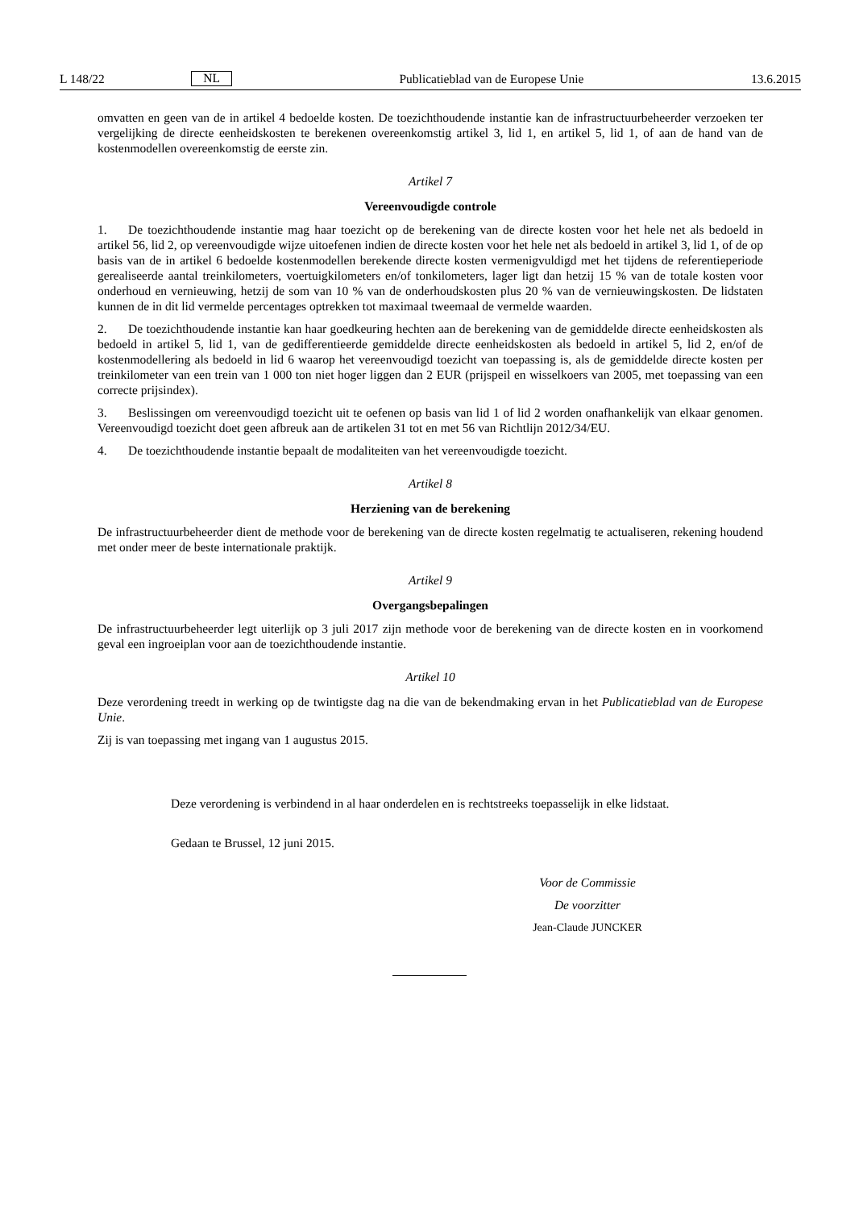L 148/22 NL Publicatieblad van de Europese Unie 13.6.2015
omvatten en geen van de in artikel 4 bedoelde kosten. De toezichthoudende instantie kan de infrastructuurbeheerder verzoeken ter vergelijking de directe eenheidskosten te berekenen overeenkomstig artikel 3, lid 1, en artikel 5, lid 1, of aan de hand van de kostenmodellen overeenkomstig de eerste zin.
Artikel 7
Vereenvoudigde controle
1. De toezichthoudende instantie mag haar toezicht op de berekening van de directe kosten voor het hele net als bedoeld in artikel 56, lid 2, op vereenvoudigde wijze uitoefenen indien de directe kosten voor het hele net als bedoeld in artikel 3, lid 1, of de op basis van de in artikel 6 bedoelde kostenmodellen berekende directe kosten vermenigvuldigd met het tijdens de referentieperiode gerealiseerde aantal treinkilometers, voertuigkilometers en/of tonkilometers, lager ligt dan hetzij 15 % van de totale kosten voor onderhoud en vernieuwing, hetzij de som van 10 % van de onderhoudskosten plus 20 % van de vernieuwingskosten. De lidstaten kunnen de in dit lid vermelde percentages optrekken tot maximaal tweemaal de vermelde waarden.
2. De toezichthoudende instantie kan haar goedkeuring hechten aan de berekening van de gemiddelde directe eenheidskosten als bedoeld in artikel 5, lid 1, van de gedifferentieerde gemiddelde directe eenheidskosten als bedoeld in artikel 5, lid 2, en/of de kostenmodellering als bedoeld in lid 6 waarop het vereenvoudigd toezicht van toepassing is, als de gemiddelde directe kosten per treinkilometer van een trein van 1 000 ton niet hoger liggen dan 2 EUR (prijspeil en wisselkoers van 2005, met toepassing van een correcte prijsindex).
3. Beslissingen om vereenvoudigd toezicht uit te oefenen op basis van lid 1 of lid 2 worden onafhankelijk van elkaar genomen. Vereenvoudigd toezicht doet geen afbreuk aan de artikelen 31 tot en met 56 van Richtlijn 2012/34/EU.
4. De toezichthoudende instantie bepaalt de modaliteiten van het vereenvoudigde toezicht.
Artikel 8
Herziening van de berekening
De infrastructuurbeheerder dient de methode voor de berekening van de directe kosten regelmatig te actualiseren, rekening houdend met onder meer de beste internationale praktijk.
Artikel 9
Overgangsbepalingen
De infrastructuurbeheerder legt uiterlijk op 3 juli 2017 zijn methode voor de berekening van de directe kosten en in voorkomend geval een ingroeiplan voor aan de toezichthoudende instantie.
Artikel 10
Deze verordening treedt in werking op de twintigste dag na die van de bekendmaking ervan in het Publicatieblad van de Europese Unie.
Zij is van toepassing met ingang van 1 augustus 2015.
Deze verordening is verbindend in al haar onderdelen en is rechtstreeks toepasselijk in elke lidstaat.
Gedaan te Brussel, 12 juni 2015.
Voor de Commissie
De voorzitter
Jean-Claude JUNCKER